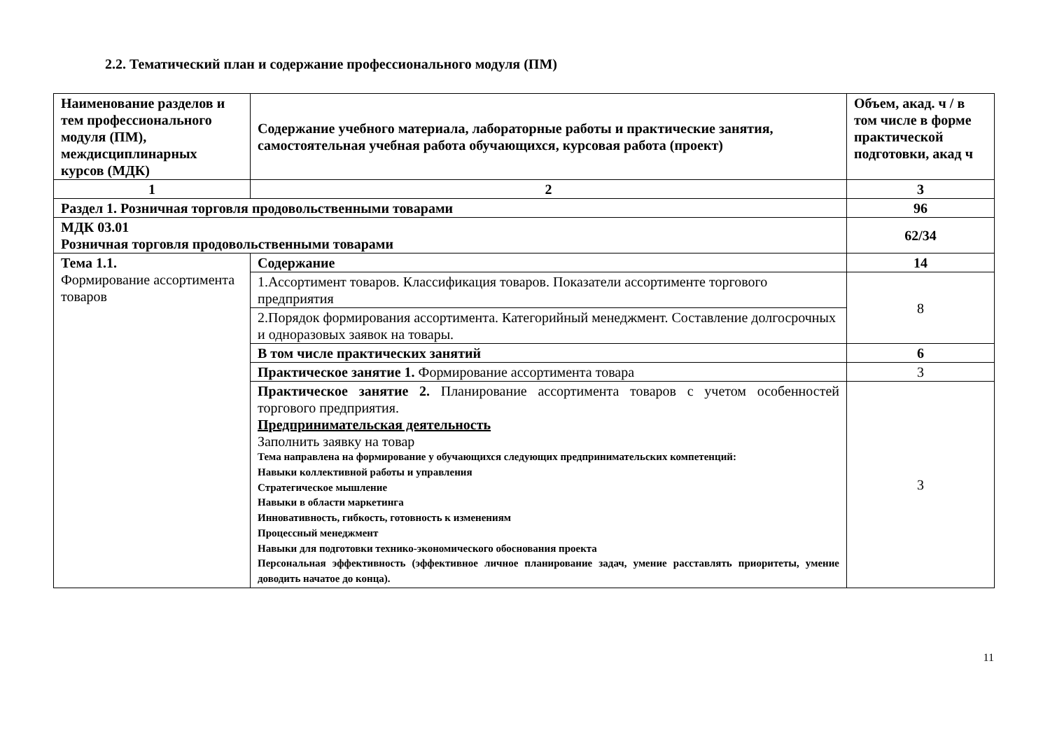2.2. Тематический план и содержание профессионального модуля (ПМ)
| Наименование разделов и тем профессионального модуля (ПМ), междисциплинарных курсов (МДК) | Содержание учебного материала, лабораторные работы и практические занятия, самостоятельная учебная работа обучающихся, курсовая работа (проект) | Объем, акад. ч / в том числе в форме практической подготовки, акад ч |
| --- | --- | --- |
| 1 | 2 | 3 |
| Раздел 1. Розничная торговля продовольственными товарами | | 96 |
| МДК 03.01 Розничная торговля продовольственными товарами | | 62/34 |
| Тема 1.1. Формирование ассортимента товаров | Содержание | 14 |
| | 1.Ассортимент товаров. Классификация товаров. Показатели ассортименте торгового предприятия | 8 |
| | 2.Порядок формирования ассортимента. Категорийный менеджмент. Составление долгосрочных и одноразовых заявок на товары. | |
| | В том числе практических занятий | 6 |
| | Практическое занятие 1. Формирование ассортимента товара | 3 |
| | Практическое занятие 2. Планирование ассортимента товаров с учетом особенностей торгового предприятия. Предпринимательская деятельность Заполнить заявку на товар Тема направлена на формирование у обучающихся следующих предпринимательских компетенций: Навыки коллективной работы и управления Стратегическое мышление Навыки в области маркетинга Инновативность, гибкость, готовность к изменениям Процессный менеджмент Навыки для подготовки технико-экономического обоснования проекта Персональная эффективность (эффективное личное планирование задач, умение расставлять приоритеты, умение доводить начатое до конца). | 3 |
11